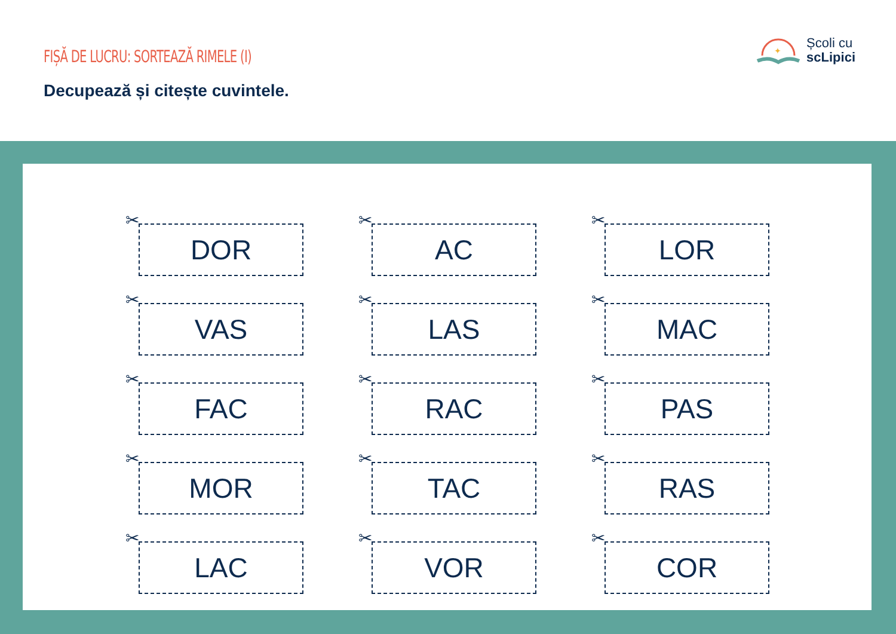FIȘĂ DE LUCRU: SORTEAZĂ RIMELE (I)
Decupează și citește cuvintele.
✦
Școli cu
scLipici
✂
DOR
✂
AC
✂
LOR
✂
VAS
✂
LAS
✂
MAC
✂
FAC
✂
RAC
✂
PAS
✂
MOR
✂
TAC
✂
RAS
✂
LAC
✂
VOR
✂
COR